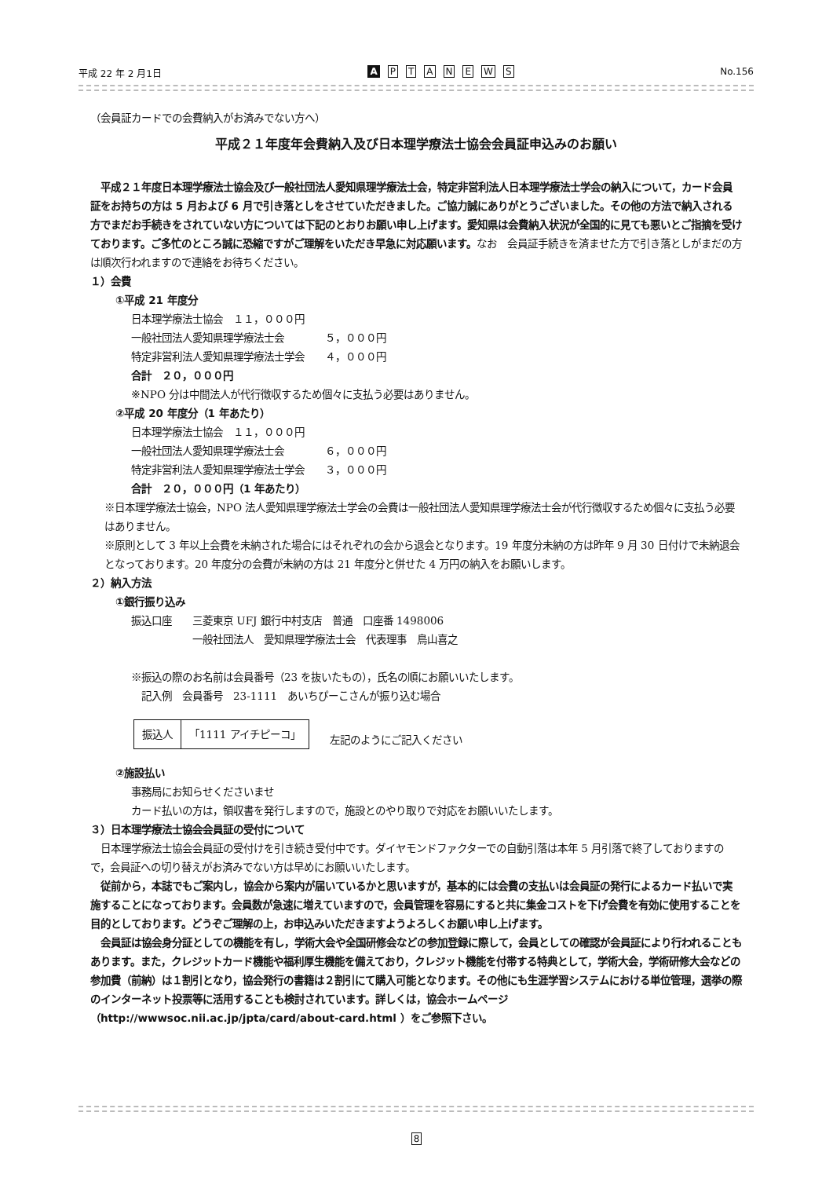平成 22 年 2 月1日 A PTANEWS No.156
（会員証カードでの会費納入がお済みでない方へ）
平成２１年度年会費納入及び日本理学療法士協会会員証申込みのお願い
　平成２１年度日本理学療法士協会及び一般社団法人愛知県理学療法士会，特定非営利法人日本理学療法士学会の納入について，カード会員証をお持ちの方は 5 月および 6 月で引き落としをさせていただきました。ご協力誠にありがとうございました。その他の方法で納入される方でまだお手続きをされていない方については下記のとおりお願い申し上げます。愛知県は会費納入状況が全国的に見ても悪いとご指摘を受けております。ご多忙のところ誠に恐縮ですがご理解をいただき早急に対応願います。なお　会員証手続きを済ませた方で引き落としがまだの方は順次行われますので連絡をお待ちください。
１）会費
①平成 21 年度分
日本理学療法士協会　１１，０００円
一般社団法人愛知県理学療法士会　　　　５，０００円
特定非営利法人愛知県理学療法士学会　　４，０００円
合計　２０，０００円
※NPO 分は中間法人が代行徴収するため個々に支払う必要はありません。
②平成 20 年度分（1 年あたり）
日本理学療法士協会　１１，０００円
一般社団法人愛知県理学療法士会　　　　６，０００円
特定非営利法人愛知県理学療法士学会　　３，０００円
合計　２０，０００円（1 年あたり）
※日本理学療法士協会，NPO 法人愛知県理学療法士学会の会費は一般社団法人愛知県理学療法士会が代行徴収するため個々に支払う必要はありません。
※原則として 3 年以上会費を未納された場合にはそれぞれの会から退会となります。19 年度分未納の方は昨年 9 月 30 日付けで未納退会となっております。20 年度分の会費が未納の方は 21 年度分と併せた 4 万円の納入をお願いします。
２）納入方法
①銀行振り込み
振込口座　　三菱東京 UFJ 銀行中村支店　普通　口座番 1498006
　　　　　　一般社団法人　愛知県理学療法士会　代表理事　鳥山喜之
※振込の際のお名前は会員番号（23 を抜いたもの），氏名の順にお願いいたします。
　記入例　会員番号　23-1111　あいちぴーこさんが振り込む場合
| 振込人 | 「1111 アイチピーコ」 |
　　左記のようにご記入ください
②施設払い
事務局にお知らせくださいませ
カード払いの方は，領収書を発行しますので，施設とのやり取りで対応をお願いいたします。
３）日本理学療法士協会会員証の受付について
　日本理学療法士協会会員証の受付けを引き続き受付中です。ダイヤモンドファクターでの自動引落は本年 5 月引落で終了しておりますので，会員証への切り替えがお済みでない方は早めにお願いいたします。
　従前から，本誌でもご案内し，協会から案内が届いているかと思いますが，基本的には会費の支払いは会員証の発行によるカード払いで実施することになっております。会員数が急速に増えていますので，会員管理を容易にすると共に集金コストを下げ会費を有効に使用することを目的としております。どうぞご理解の上，お申込みいただきますようよろしくお願い申し上げます。
　会員証は協会身分証としての機能を有し，学術大会や全国研修会などの参加登録に際して，会員としての確認が会員証により行われることもあります。また，クレジットカード機能や福利厚生機能を備えており，クレジット機能を付帯する特典として，学術大会，学術研修大会などの参加費（前納）は１割引となり，協会発行の書籍は２割引にて購入可能となります。その他にも生涯学習システムにおける単位管理，選挙の際のインターネット投票等に活用することも検討されています。詳しくは，協会ホームページ（http://wwwsoc.nii.ac.jp/jpta/card/about-card.html ）をご参照下さい。
8